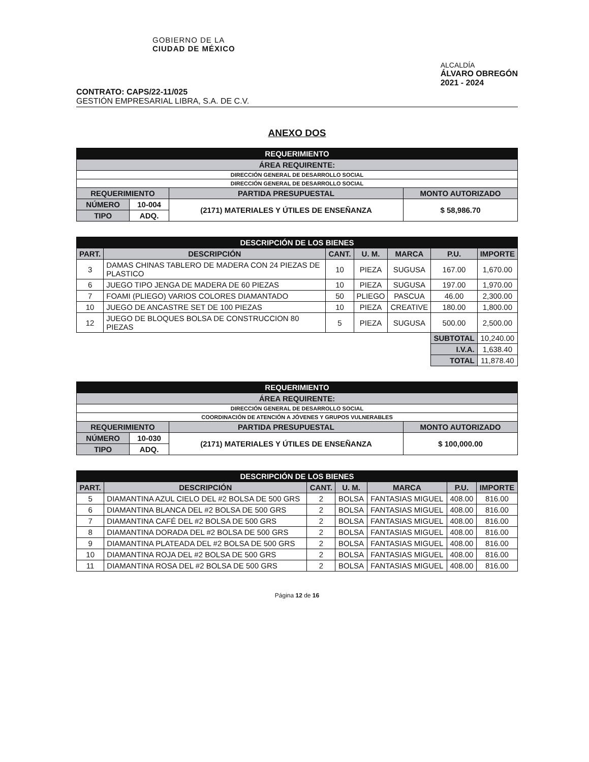GOBIERNO DE LA
CIUDAD DE MÉXICO
ALCALDÍA
ÁLVARO OBREGÓN
2021 - 2024
CONTRATO: CAPS/22-11/025
GESTIÓN EMPRESARIAL LIBRA, S.A. DE C.V.
ANEXO DOS
| REQUERIMIENTO | | | |
| ÁREA REQUIRENTE: | | | |
| DIRECCIÓN GENERAL DE DESARROLLO SOCIAL | | | |
| DIRECCIÓN GENERAL DE DESARROLLO SOCIAL | | | |
| REQUERIMIENTO | | PARTIDA PRESUPUESTAL | MONTO AUTORIZADO |
| NÚMERO | 10-004 | (2171) MATERIALES Y ÚTILES DE ENSEÑANZA | $ 58,986.70 |
| TIPO | ADQ. | | |
| DESCRIPCIÓN DE LOS BIENES | | | | | | |
| PART. | DESCRIPCIÓN | CANT. | U. M. | MARCA | P.U. | IMPORTE |
| 3 | DAMAS CHINAS TABLERO DE MADERA CON 24 PIEZAS DE PLASTICO | 10 | PIEZA | SUGUSA | 167.00 | 1,670.00 |
| 6 | JUEGO TIPO JENGA DE MADERA DE 60 PIEZAS | 10 | PIEZA | SUGUSA | 197.00 | 1,970.00 |
| 7 | FOAMI (PLIEGO) VARIOS COLORES DIAMANTADO | 50 | PLIEGO | PASCUA | 46.00 | 2,300.00 |
| 10 | JUEGO DE ANCASTRE SET DE 100 PIEZAS | 10 | PIEZA | CREATIVE | 180.00 | 1,800.00 |
| 12 | JUEGO DE BLOQUES BOLSA DE CONSTRUCCION 80 PIEZAS | 5 | PIEZA | SUGUSA | 500.00 | 2,500.00 |
| | | | | | SUBTOTAL | 10,240.00 |
| | | | | | I.V.A. | 1,638.40 |
| | | | | | TOTAL | 11,878.40 |
| REQUERIMIENTO | | | |
| ÁREA REQUIRENTE: | | | |
| DIRECCIÓN GENERAL DE DESARROLLO SOCIAL | | | |
| COORDINACIÓN DE ATENCIÓN A JÓVENES Y GRUPOS VULNERABLES | | | |
| REQUERIMIENTO | | PARTIDA PRESUPUESTAL | MONTO AUTORIZADO |
| NÚMERO | 10-030 | (2171) MATERIALES Y ÚTILES DE ENSEÑANZA | $ 100,000.00 |
| TIPO | ADQ. | | |
| DESCRIPCIÓN DE LOS BIENES | | | | | | |
| PART. | DESCRIPCIÓN | CANT. | U. M. | MARCA | P.U. | IMPORTE |
| 5 | DIAMANTINA AZUL CIELO DEL #2 BOLSA DE 500 GRS | 2 | BOLSA | FANTASIAS MIGUEL | 408.00 | 816.00 |
| 6 | DIAMANTINA BLANCA DEL #2 BOLSA DE 500 GRS | 2 | BOLSA | FANTASIAS MIGUEL | 408.00 | 816.00 |
| 7 | DIAMANTINA CAFÉ DEL #2 BOLSA DE 500 GRS | 2 | BOLSA | FANTASIAS MIGUEL | 408.00 | 816.00 |
| 8 | DIAMANTINA DORADA DEL #2 BOLSA DE 500 GRS | 2 | BOLSA | FANTASIAS MIGUEL | 408.00 | 816.00 |
| 9 | DIAMANTINA PLATEADA DEL #2 BOLSA DE 500 GRS | 2 | BOLSA | FANTASIAS MIGUEL | 408.00 | 816.00 |
| 10 | DIAMANTINA ROJA DEL #2 BOLSA DE 500 GRS | 2 | BOLSA | FANTASIAS MIGUEL | 408.00 | 816.00 |
| 11 | DIAMANTINA ROSA DEL #2 BOLSA DE 500 GRS | 2 | BOLSA | FANTASIAS MIGUEL | 408.00 | 816.00 |
Página 12 de 16